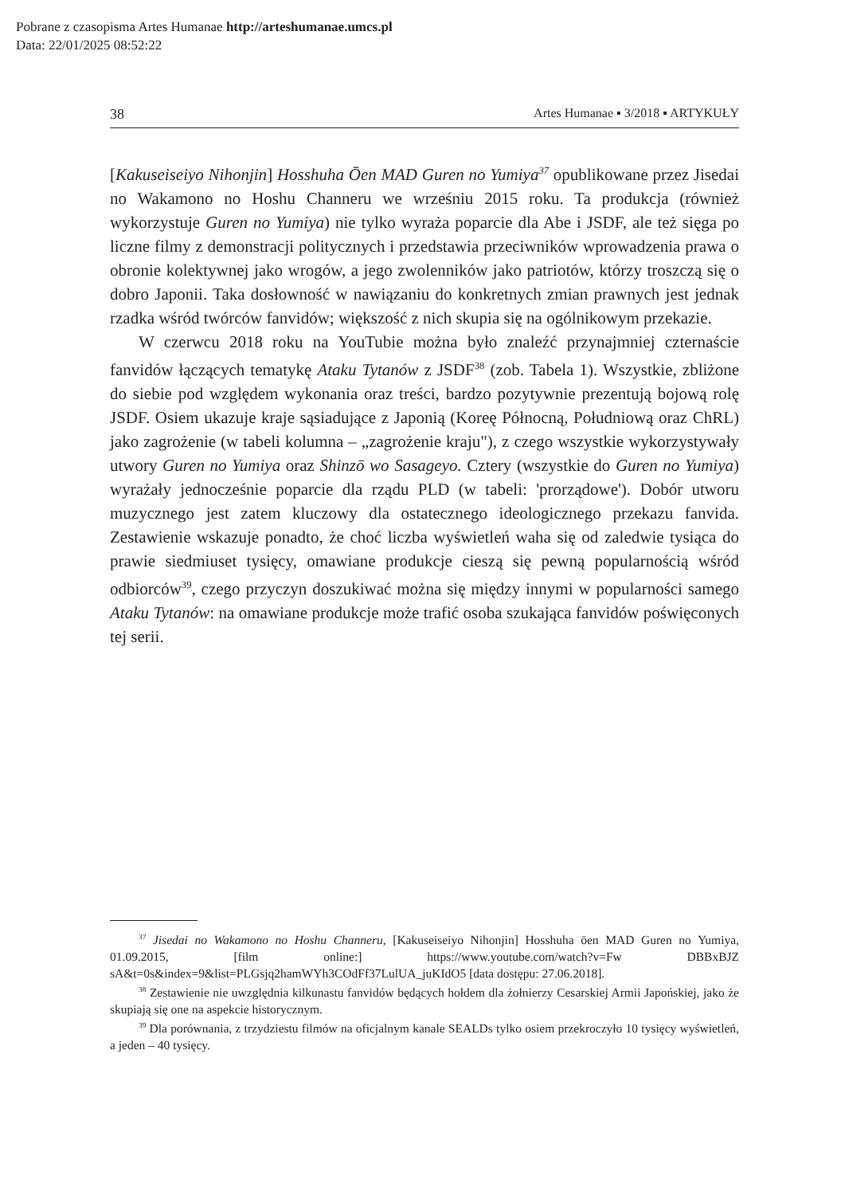Pobrane z czasopisma Artes Humanae http://arteshumanae.umcs.pl
Data: 22/01/2025 08:52:22
38 Artes Humanae ▪ 3/2018 ▪ ARTYKUŁY
[Kakuseiseiyo Nihonjin] Hosshuha Ōen MAD Guren no Yumiya<sup>37</sup> opublikowane przez Jisedai no Wakamono no Hoshu Channeru we wrześniu 2015 roku. Ta produkcja (również wykorzystuje Guren no Yumiya) nie tylko wyraża poparcie dla Abe i JSDF, ale też sięga po liczne filmy z demonstracji politycznych i przedstawia przeciwników wprowadzenia prawa o obronie kolektywnej jako wrogów, a jego zwolenników jako patriotów, którzy troszczą się o dobro Japonii. Taka dosłowność w nawiązaniu do konkretnych zmian prawnych jest jednak rzadka wśród twórców fanvidów; większość z nich skupia się na ogólnikowym przekazie.
W czerwcu 2018 roku na YouTubie można było znaleźć przynajmniej czternaście fanvidów łączących tematykę Ataku Tytanów z JSDF<sup>38</sup> (zob. Tabela 1). Wszystkie, zbliżone do siebie pod względem wykonania oraz treści, bardzo pozytywnie prezentują bojową rolę JSDF. Osiem ukazuje kraje sąsiadujące z Japonią (Koreę Północną, Południową oraz ChRL) jako zagrożenie (w tabeli kolumna – „zagrożenie kraju"), z czego wszystkie wykorzystywały utwory Guren no Yumiya oraz Shinzō wo Sasageyo. Cztery (wszystkie do Guren no Yumiya) wyrażały jednocześnie poparcie dla rządu PLD (w tabeli: 'prorządowe'). Dobór utworu muzycznego jest zatem kluczowy dla ostatecznego ideologicznego przekazu fanvida. Zestawienie wskazuje ponadto, że choć liczba wyświetleń waha się od zaledwie tysiąca do prawie siedmiuset tysięcy, omawiane produkcje cieszą się pewną popularnością wśród odbiorców<sup>39</sup>, czego przyczyn doszukiwać można się między innymi w popularności samego Ataku Tytanów: na omawiane produkcje może trafić osoba szukająca fanvidów poświęconych tej serii.
<sup>37</sup> Jisedai no Wakamono no Hoshu Channeru, [Kakuseiseiyo Nihonjin] Hosshuha ōen MAD Guren no Yumiya, 01.09.2015, [film online:] https://www.youtube.com/watch?v=Fw DBBxBJZ sA&t=0s&index=9&list=PLGsjq2hamWYh3COdFf37LulUA_juKIdO5 [data dostępu: 27.06.2018].
<sup>38</sup> Zestawienie nie uwzględnia kilkunastu fanvidów będących hołdem dla żołnierzy Cesarskiej Armii Japońskiej, jako że skupiają się one na aspekcie historycznym.
<sup>39</sup> Dla porównania, z trzydziestu filmów na oficjalnym kanale SEALDs tylko osiem przekroczyło 10 tysięcy wyświetleń, a jeden – 40 tysięcy.